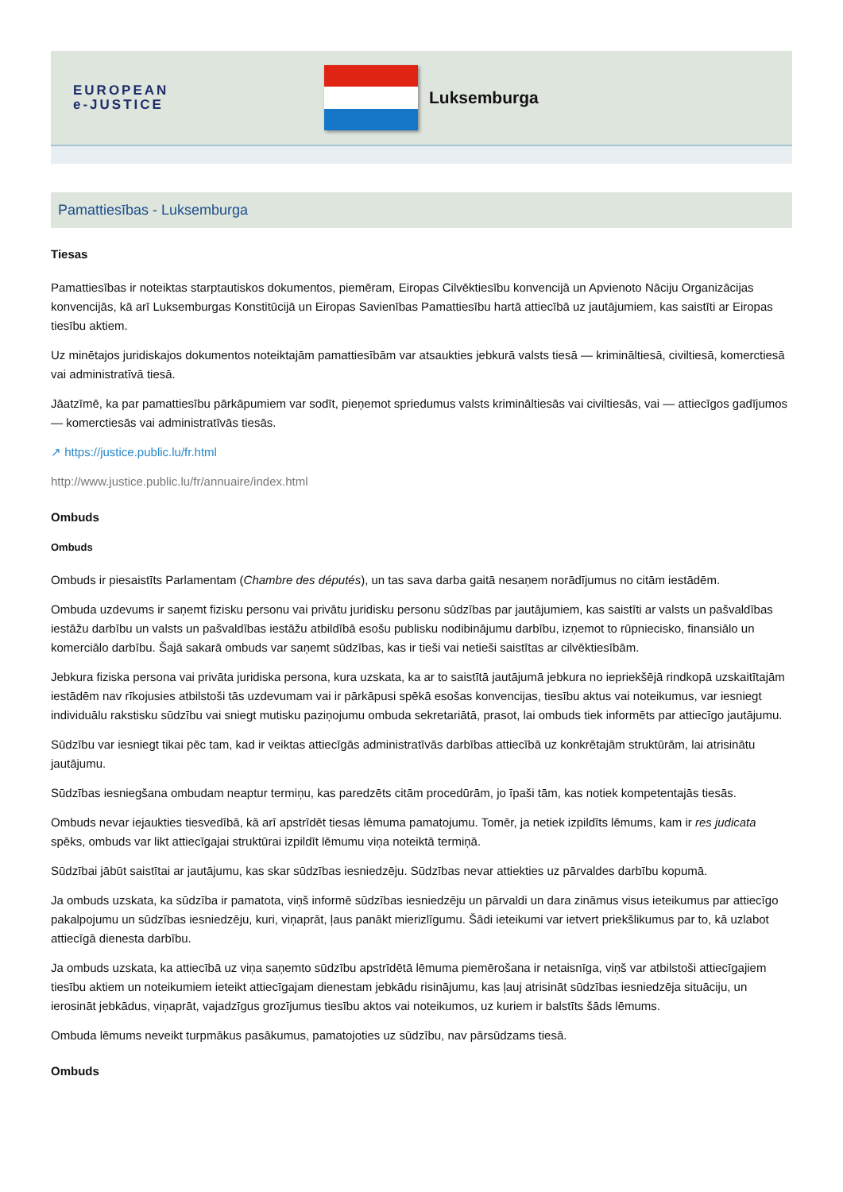EUROPEAN
e-JUSTICE
Luksemburga
Pamattiesības - Luksemburga
Tiesas
Pamattiesības ir noteiktas starptautiskos dokumentos, piemēram, Eiropas Cilvēktiesību konvencijā un Apvienoto Nāciju Organizācijas konvencijās, kā arī Luksemburgas Konstitūcijā un Eiropas Savienības Pamattiesību hartā attiecībā uz jautājumiem, kas saistīti ar Eiropas tiesību aktiem.
Uz minētajos juridiskajos dokumentos noteiktajām pamattiesībām var atsaukties jebkurā valsts tiesā — krimināltiesā, civiltiesā, komerctiesā vai administratīvā tiesā.
Jāatzīmē, ka par pamattiesību pārkāpumiem var sodīt, pieņemot spriedumus valsts krimināltiesās vai civiltiesās, vai — attiecīgos gadījumos — komerctiesās vai administratīvās tiesās.
↗ https://justice.public.lu/fr.html
http://www.justice.public.lu/fr/annuaire/index.html
Ombuds
Ombuds
Ombuds ir piesaistīts Parlamentam (Chambre des députés), un tas sava darba gaitā nesaņem norādījumus no citām iestādēm.
Ombuda uzdevums ir saņemt fizisku personu vai privātu juridisku personu sūdzības par jautājumiem, kas saistīti ar valsts un pašvaldības iestāžu darbību un valsts un pašvaldības iestāžu atbildībā esošu publisku nodibinājumu darbību, izņemot to rūpniecisko, finansiālo un komerciālo darbību. Šajā sakarā ombuds var saņemt sūdzības, kas ir tieši vai netieši saistītas ar cilvēktiesībām.
Jebkura fiziska persona vai privāta juridiska persona, kura uzskata, ka ar to saistītā jautājumā jebkura no iepriekšējā rindkopā uzskaitītajām iestādēm nav rīkojusies atbilstoši tās uzdevumam vai ir pārkāpusi spēkā esošas konvencijas, tiesību aktus vai noteikumus, var iesniegt individuālu rakstisku sūdzību vai sniegt mutisku paziņojumu ombuda sekretariātā, prasot, lai ombuds tiek informēts par attiecīgo jautājumu.
Sūdzību var iesniegt tikai pēc tam, kad ir veiktas attiecīgās administratīvās darbības attiecībā uz konkrētajām struktūrām, lai atrisinātu jautājumu.
Sūdzības iesniegšana ombudam neaptur termiņu, kas paredzēts citām procedūrām, jo īpaši tām, kas notiek kompetentajās tiesās.
Ombuds nevar iejaukties tiesvedībā, kā arī apstrīdēt tiesas lēmuma pamatojumu. Tomēr, ja netiek izpildīts lēmums, kam ir res judicata spēks, ombuds var likt attiecīgajai struktūrai izpildīt lēmumu viņa noteiktā termiņā.
Sūdzībai jābūt saistītai ar jautājumu, kas skar sūdzības iesniedzēju. Sūdzības nevar attiekties uz pārvaldes darbību kopumā.
Ja ombuds uzskata, ka sūdzība ir pamatota, viņš informē sūdzības iesniedzēju un pārvaldi un dara zināmus visus ieteikumus par attiecīgo pakalpojumu un sūdzības iesniedzēju, kuri, viņaprāt, ļaus panākt mierizlīgumu. Šādi ieteikumi var ietvert priekšlikumus par to, kā uzlabot attiecīgā dienesta darbību.
Ja ombuds uzskata, ka attiecībā uz viņa saņemto sūdzību apstrīdētā lēmuma piemērošana ir netaisnīga, viņš var atbilstoši attiecīgajiem tiesību aktiem un noteikumiem ieteikt attiecīgajam dienestam jebkādu risinājumu, kas ļauj atrisināt sūdzības iesniedzēja situāciju, un ierosināt jebkādus, viņaprāt, vajadzīgus grozījumus tiesību aktos vai noteikumos, uz kuriem ir balstīts šāds lēmums.
Ombuda lēmums neveikt turpmākus pasākumus, pamatojoties uz sūdzību, nav pārsūdzams tiesā.
Ombuds